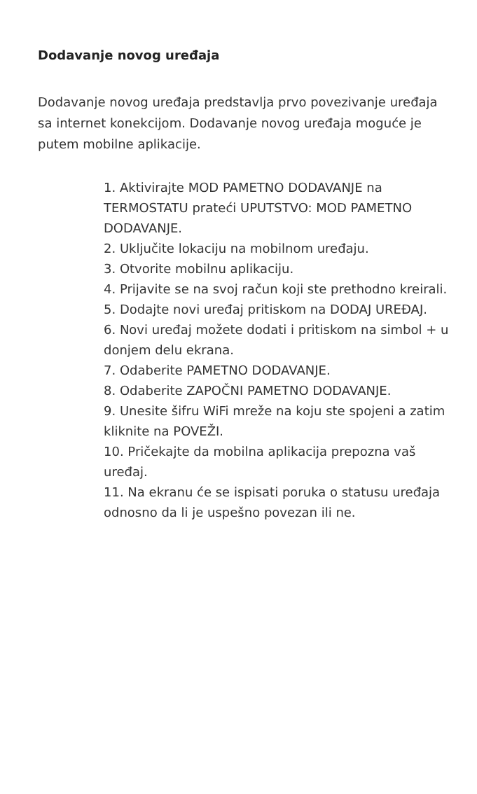Dodavanje novog uređaja
Dodavanje novog uređaja predstavlja prvo povezivanje uređaja sa internet konekcijom. Dodavanje novog uređaja moguće je putem mobilne aplikacije.
1. Aktivirajte MOD PAMETNO DODAVANJE na TERMOSTATU prateći UPUTSTVO: MOD PAMETNO DODAVANJE.
2. Uključite lokaciju na mobilnom uređaju.
3. Otvorite mobilnu aplikaciju.
4. Prijavite se na svoj račun koji ste prethodno kreirali.
5. Dodajte novi uređaj pritiskom na DODAJ UREĐAJ.
6. Novi uređaj možete dodati i pritiskom na simbol + u donjem delu ekrana.
7. Odaberite PAMETNO DODAVANJE.
8. Odaberite ZAPOČNI PAMETNO DODAVANJE.
9. Unesite šifru WiFi mreže na koju ste spojeni a zatim kliknite na POVEŽI.
10. Pričekajte da mobilna aplikacija prepozna vaš uređaj.
11. Na ekranu će se ispisati poruka o statusu uređaja odnosno da li je uspešno povezan ili ne.